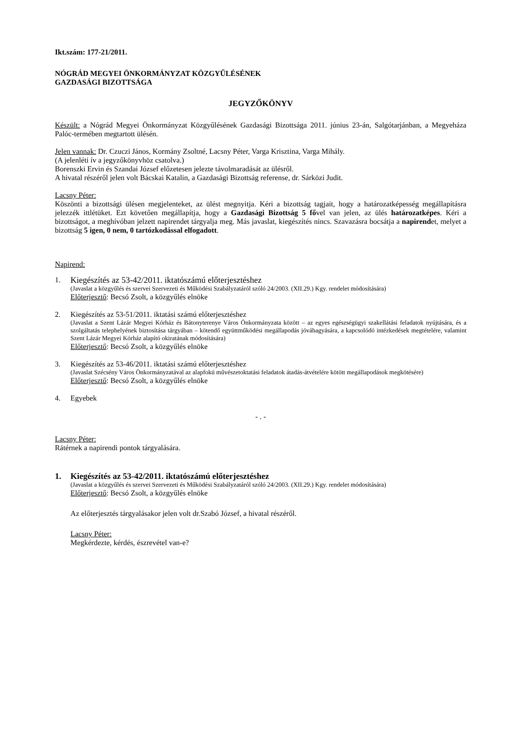Ikt.szám: 177-21/2011.
NÓGRÁD MEGYEI ÖNKORMÁNYZAT KÖZGYŰLÉSÉNEK
GAZDASÁGI BIZOTTSÁGA
JEGYZŐKÖNYV
Készült: a Nógrád Megyei Önkormányzat Közgyűlésének Gazdasági Bizottsága 2011. június 23-án, Salgótarjánban, a Megyeháza Palóc-termében megtartott ülésén.
Jelen vannak: Dr. Czuczi János, Kormány Zsoltné, Lacsny Péter, Varga Krisztina, Varga Mihály.
(A jelenléti ív a jegyzőkönyvhöz csatolva.)
Borenszki Ervin és Szandai József előzetesen jelezte távolmaradását az ülésről.
A hivatal részéről jelen volt Bácskai Katalin, a Gazdasági Bizottság referense, dr. Sárközi Judit.
Lacsny Péter:
Köszönti a bizottsági ülésen megjelenteket, az ülést megnyitja. Kéri a bizottság tagjait, hogy a határozatképesség megállapításra jelezzék ittlétüket. Ezt követően megállapítja, hogy a Gazdasági Bizottság 5 fővel van jelen, az ülés határozatképes. Kéri a bizottságot, a meghívóban jelzett napirendet tárgyalja meg. Más javaslat, kiegészítés nincs. Szavazásra bocsátja a napirendet, melyet a bizottság 5 igen, 0 nem, 0 tartózkodással elfogadott.
Napirend:
1. Kiegészítés az 53-42/2011. iktatószámú előterjesztéshez
(Javaslat a közgyűlés és szervei Szervezeti és Működési Szabályzatáról szóló 24/2003. (XII.29.) Kgy. rendelet módosítására)
Előterjesztő: Becsó Zsolt, a közgyűlés elnöke
2. Kiegészítés az 53-51/2011. iktatási számú előterjesztéshez
(Javaslat a Szent Lázár Megyei Kórház és Bátonyterenye Város Önkormányzata között – az egyes egészségügyi szakellátási feladatok nyújtására, és a szolgáltatás telephelyének biztosítása tárgyában – kötendő együttműködési megállapodás jóváhagyására, a kapcsolódó intézkedések megtételére, valamint Szent Lázár Megyei Kórház alapító okiratának módosítására)
Előterjesztő: Becsó Zsolt, a közgyűlés elnöke
3. Kiegészítés az 53-46/2011. iktatási számú előterjesztéshez
(Javaslat Szécsény Város Önkormányzatával az alapfokú művészetoktatási feladatok átadás-átvételére kötött megállapodások megkötésére)
Előterjesztő: Becsó Zsolt, a közgyűlés elnöke
4. Egyebek
- . -
Lacsny Péter:
Rátérnek a napirendi pontok tárgyalására.
1. Kiegészítés az 53-42/2011. iktatószámú előterjesztéshez
(Javaslat a közgyűlés és szervei Szervezeti és Működési Szabályzatáról szóló 24/2003. (XII.29.) Kgy. rendelet módosítására)
Előterjesztő: Becsó Zsolt, a közgyűlés elnöke
Az előterjesztés tárgyalásakor jelen volt dr.Szabó József, a hivatal részéről.
Lacsny Péter:
Megkérdezte, kérdés, észrevétel van-e?